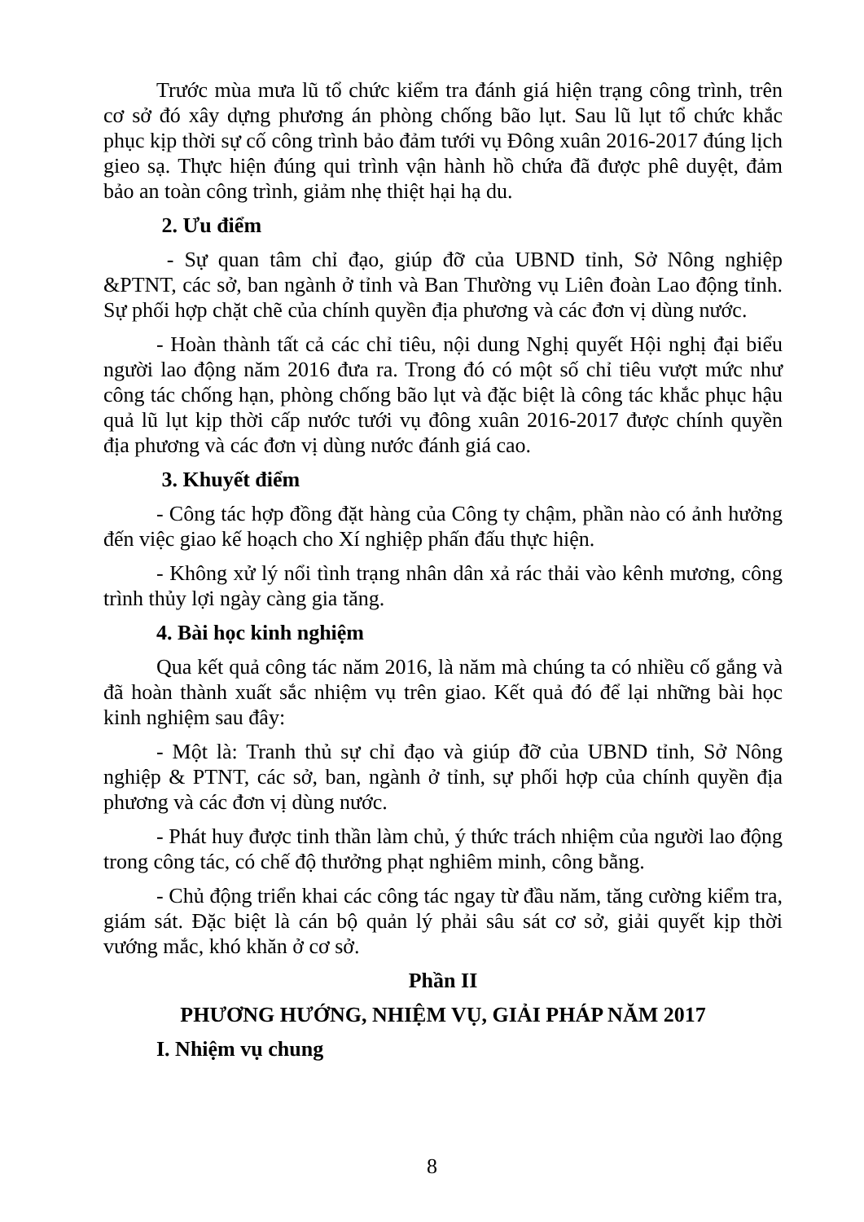Trước mùa mưa lũ tổ chức kiểm tra đánh giá hiện trạng công trình, trên cơ sở đó xây dựng phương án phòng chống bão lụt. Sau lũ lụt tổ chức khắc phục kịp thời sự cố công trình bảo đảm tưới vụ Đông xuân 2016-2017 đúng lịch gieo sạ. Thực hiện đúng qui trình vận hành hồ chứa đã được phê duyệt, đảm bảo an toàn công trình, giảm nhẹ thiệt hại hạ du.
2. Ưu điểm
- Sự quan tâm chỉ đạo, giúp đỡ của UBND tỉnh, Sở Nông nghiệp &PTNT, các sở, ban ngành ở tỉnh và Ban Thường vụ Liên đoàn Lao động tỉnh. Sự phối hợp chặt chẽ của chính quyền địa phương và các đơn vị dùng nước.
- Hoàn thành tất cả các chỉ tiêu, nội dung Nghị quyết Hội nghị đại biểu người lao động năm 2016 đưa ra. Trong đó có một số chỉ tiêu vượt mức như công tác chống hạn, phòng chống bão lụt và đặc biệt là công tác khắc phục hậu quả lũ lụt kịp thời cấp nước tưới vụ đông xuân 2016-2017 được chính quyền địa phương và các đơn vị dùng nước đánh giá cao.
3. Khuyết điểm
- Công tác hợp đồng đặt hàng của Công ty chậm, phần nào có ảnh hưởng đến việc giao kế hoạch cho Xí nghiệp phấn đấu thực hiện.
- Không xử lý nổi tình trạng nhân dân xả rác thải vào kênh mương, công trình thủy lợi ngày càng gia tăng.
4. Bài học kinh nghiệm
Qua kết quả công tác năm 2016, là năm mà chúng ta có nhiều cố gắng và đã hoàn thành xuất sắc nhiệm vụ trên giao. Kết quả đó để lại những bài học kinh nghiệm sau đây:
- Một là: Tranh thủ sự chỉ đạo và giúp đỡ của UBND tỉnh, Sở Nông nghiệp & PTNT, các sở, ban, ngành ở tỉnh, sự phối hợp của chính quyền địa phương và các đơn vị dùng nước.
- Phát huy được tinh thần làm chủ, ý thức trách nhiệm của người lao động trong công tác, có chế độ thưởng phạt nghiêm minh, công bằng.
- Chủ động triển khai các công tác ngay từ đầu năm, tăng cường kiểm tra, giám sát. Đặc biệt là cán bộ quản lý phải sâu sát cơ sở, giải quyết kịp thời vướng mắc, khó khăn ở cơ sở.
Phần II
PHƯƠNG HƯỚNG, NHIỆM VỤ, GIẢI PHÁP NĂM 2017
I. Nhiệm vụ chung
8